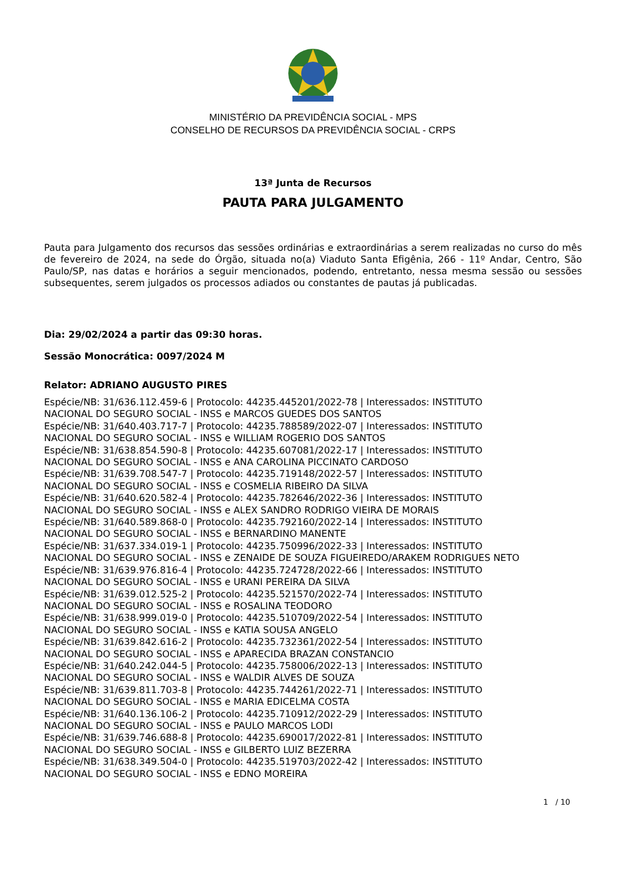MINISTÉRIO DA PREVIDÊNCIA SOCIAL - MPS
CONSELHO DE RECURSOS DA PREVIDÊNCIA SOCIAL - CRPS
13ª Junta de Recursos
PAUTA PARA JULGAMENTO
Pauta para Julgamento dos recursos das sessões ordinárias e extraordinárias a serem realizadas no curso do mês de fevereiro de 2024, na sede do Órgão, situada no(a) Viaduto Santa Efigênia, 266 - 11º Andar, Centro, São Paulo/SP, nas datas e horários a seguir mencionados, podendo, entretanto, nessa mesma sessão ou sessões subsequentes, serem julgados os processos adiados ou constantes de pautas já publicadas.
Dia: 29/02/2024 a partir das 09:30 horas.
Sessão Monocrática: 0097/2024 M
Relator: ADRIANO AUGUSTO PIRES
Espécie/NB: 31/636.112.459-6 | Protocolo: 44235.445201/2022-78 | Interessados: INSTITUTO
NACIONAL DO SEGURO SOCIAL - INSS e MARCOS GUEDES DOS SANTOS
Espécie/NB: 31/640.403.717-7 | Protocolo: 44235.788589/2022-07 | Interessados: INSTITUTO
NACIONAL DO SEGURO SOCIAL - INSS e WILLIAM ROGERIO DOS SANTOS
Espécie/NB: 31/638.854.590-8 | Protocolo: 44235.607081/2022-17 | Interessados: INSTITUTO
NACIONAL DO SEGURO SOCIAL - INSS e ANA CAROLINA PICCINATO CARDOSO
Espécie/NB: 31/639.708.547-7 | Protocolo: 44235.719148/2022-57 | Interessados: INSTITUTO
NACIONAL DO SEGURO SOCIAL - INSS e COSMELIA RIBEIRO DA SILVA
Espécie/NB: 31/640.620.582-4 | Protocolo: 44235.782646/2022-36 | Interessados: INSTITUTO
NACIONAL DO SEGURO SOCIAL - INSS e ALEX SANDRO RODRIGO VIEIRA DE MORAIS
Espécie/NB: 31/640.589.868-0 | Protocolo: 44235.792160/2022-14 | Interessados: INSTITUTO
NACIONAL DO SEGURO SOCIAL - INSS e BERNARDINO MANENTE
Espécie/NB: 31/637.334.019-1 | Protocolo: 44235.750996/2022-33 | Interessados: INSTITUTO
NACIONAL DO SEGURO SOCIAL - INSS e ZENAIDE DE SOUZA FIGUEIREDO/ARAKEM RODRIGUES NETO
Espécie/NB: 31/639.976.816-4 | Protocolo: 44235.724728/2022-66 | Interessados: INSTITUTO
NACIONAL DO SEGURO SOCIAL - INSS e URANI PEREIRA DA SILVA
Espécie/NB: 31/639.012.525-2 | Protocolo: 44235.521570/2022-74 | Interessados: INSTITUTO
NACIONAL DO SEGURO SOCIAL - INSS e ROSALINA TEODORO
Espécie/NB: 31/638.999.019-0 | Protocolo: 44235.510709/2022-54 | Interessados: INSTITUTO
NACIONAL DO SEGURO SOCIAL - INSS e KATIA SOUSA ANGELO
Espécie/NB: 31/639.842.616-2 | Protocolo: 44235.732361/2022-54 | Interessados: INSTITUTO
NACIONAL DO SEGURO SOCIAL - INSS e APARECIDA BRAZAN CONSTANCIO
Espécie/NB: 31/640.242.044-5 | Protocolo: 44235.758006/2022-13 | Interessados: INSTITUTO
NACIONAL DO SEGURO SOCIAL - INSS e WALDIR ALVES DE SOUZA
Espécie/NB: 31/639.811.703-8 | Protocolo: 44235.744261/2022-71 | Interessados: INSTITUTO
NACIONAL DO SEGURO SOCIAL - INSS e MARIA EDICELMA COSTA
Espécie/NB: 31/640.136.106-2 | Protocolo: 44235.710912/2022-29 | Interessados: INSTITUTO
NACIONAL DO SEGURO SOCIAL - INSS e PAULO MARCOS LODI
Espécie/NB: 31/639.746.688-8 | Protocolo: 44235.690017/2022-81 | Interessados: INSTITUTO
NACIONAL DO SEGURO SOCIAL - INSS e GILBERTO LUIZ BEZERRA
Espécie/NB: 31/638.349.504-0 | Protocolo: 44235.519703/2022-42 | Interessados: INSTITUTO
NACIONAL DO SEGURO SOCIAL - INSS e EDNO MOREIRA
1 / 10